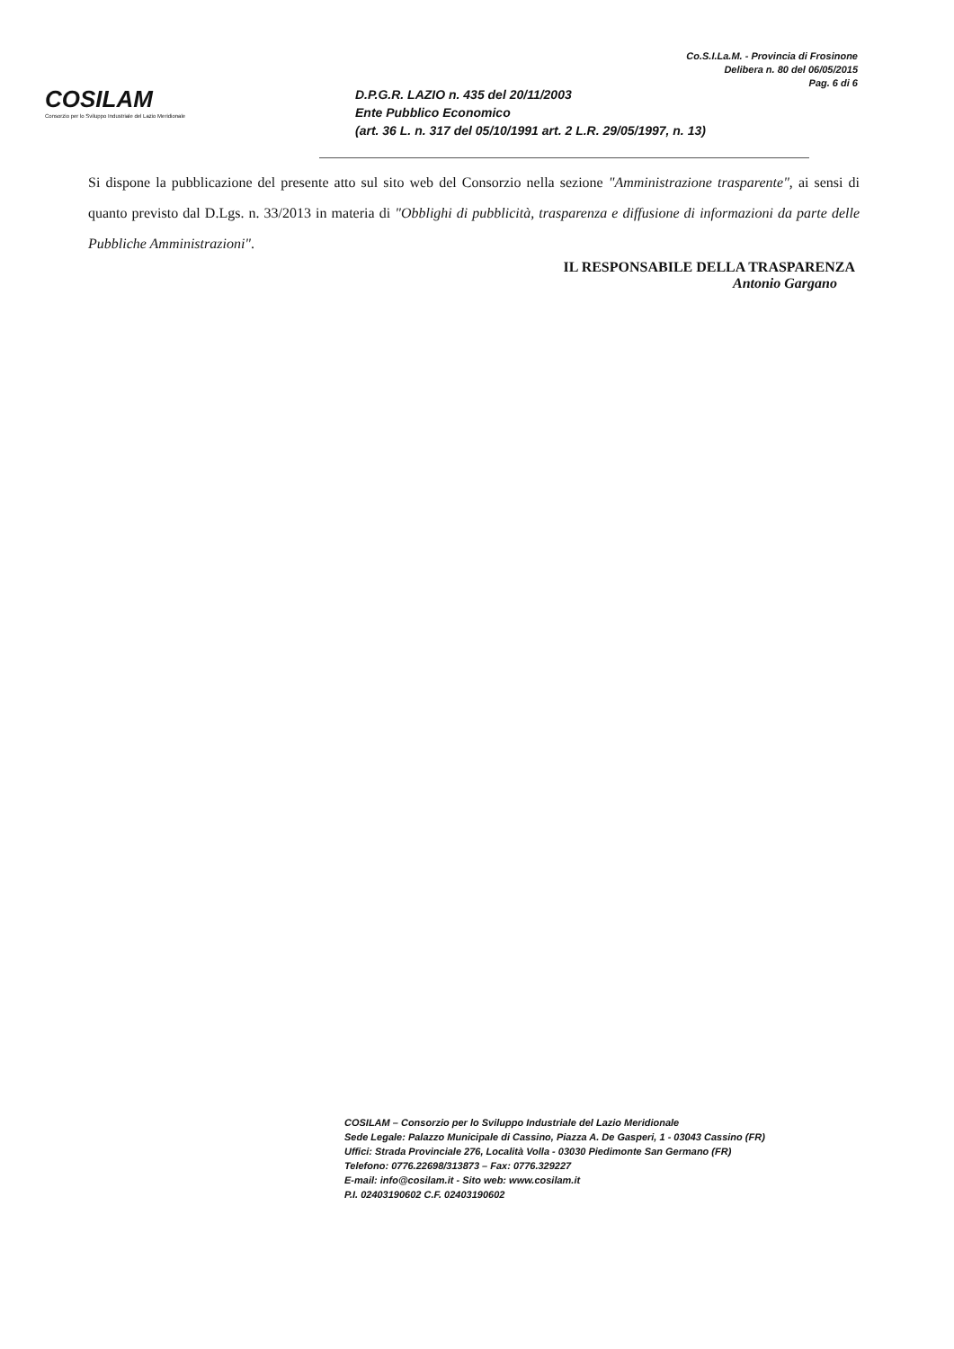COSILAM
Consorzio per lo Sviluppo Industriale del Lazio Meridionale
Co.S.I.La.M. - Provincia di Frosinone
Delibera n. 80 del 06/05/2015
Pag. 6 di 6
D.P.G.R. LAZIO n. 435 del 20/11/2003
Ente Pubblico Economico
(art. 36 L. n. 317 del 05/10/1991 art. 2 L.R. 29/05/1997, n. 13)
Si dispone la pubblicazione del presente atto sul sito web del Consorzio nella sezione "Amministrazione trasparente", ai sensi di quanto previsto dal D.Lgs. n. 33/2013 in materia di "Obblighi di pubblicità, trasparenza e diffusione di informazioni da parte delle Pubbliche Amministrazioni".
IL RESPONSABILE DELLA TRASPARENZA
Antonio Gargano
COSILAM – Consorzio per lo Sviluppo Industriale del Lazio Meridionale
Sede Legale: Palazzo Municipale di Cassino, Piazza A. De Gasperi, 1 - 03043 Cassino (FR)
Uffici: Strada Provinciale 276, Località Volla - 03030 Piedimonte San Germano (FR)
Telefono: 0776.22698/313873 – Fax: 0776.329227
E-mail: info@cosilam.it - Sito web: www.cosilam.it
P.I. 02403190602 C.F. 02403190602